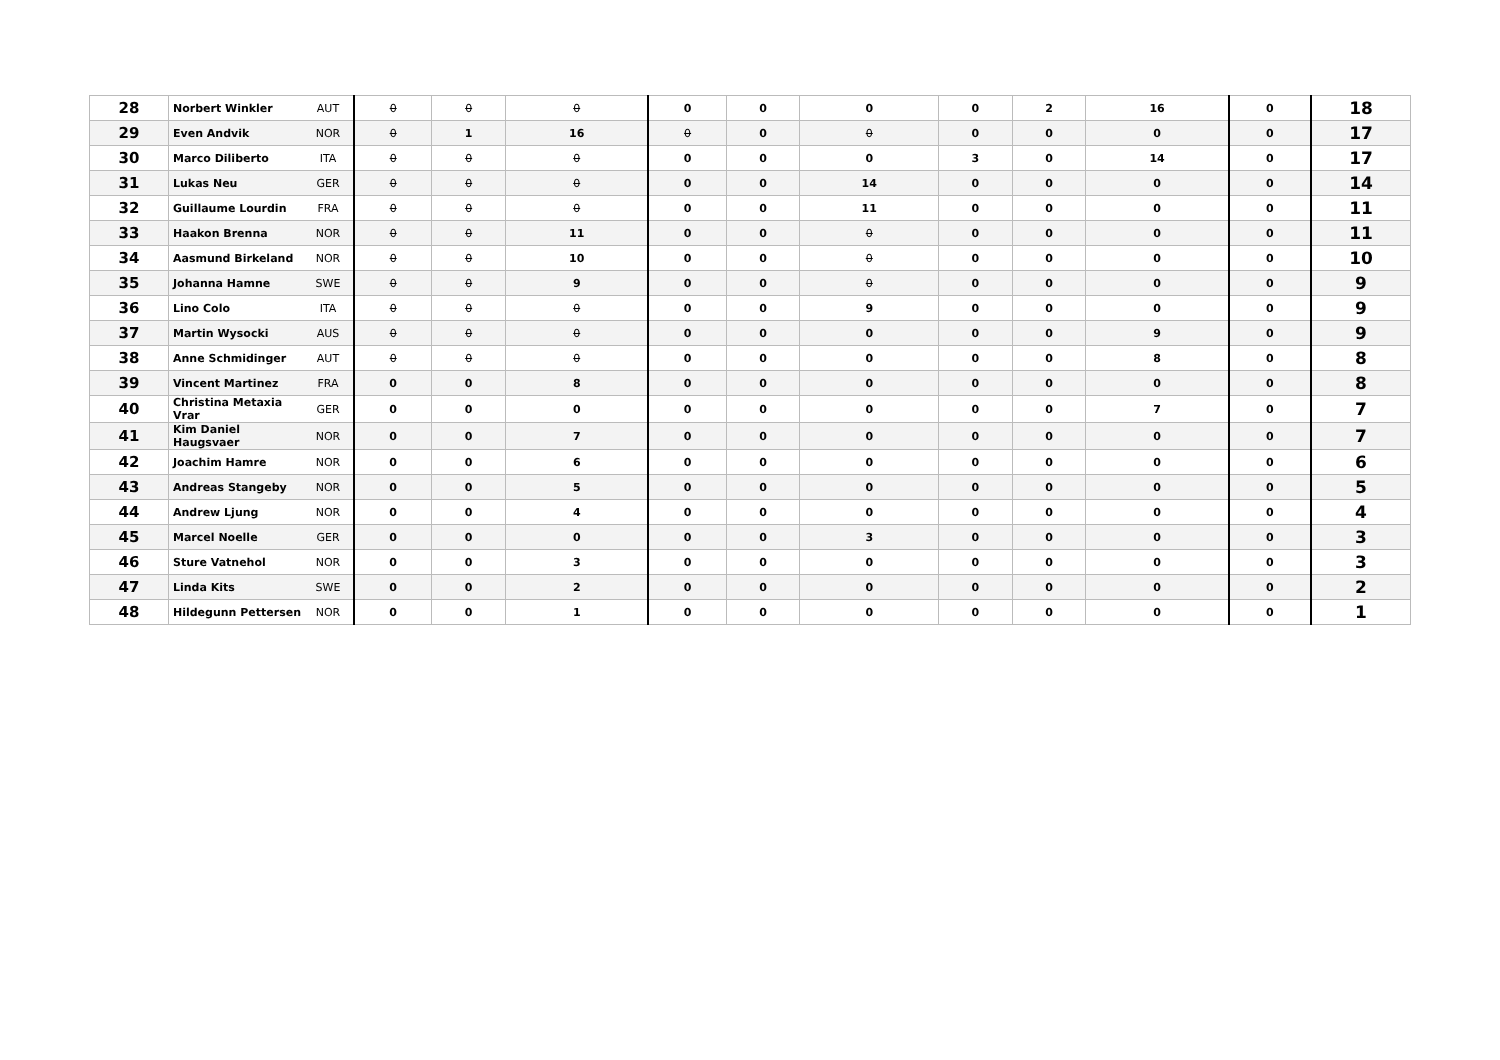| 28 | Norbert Winkler | AUT | 0 | 0 | 0 | 0 | 0 | 0 | 0 | 2 | 16 | 0 | 18 |
| 29 | Even Andvik | NOR | 0 | 1 | 16 | 0 | 0 | 0 | 0 | 0 | 0 | 0 | 17 |
| 30 | Marco Diliberto | ITA | 0 | 0 | 0 | 0 | 0 | 0 | 3 | 0 | 14 | 0 | 17 |
| 31 | Lukas Neu | GER | 0 | 0 | 0 | 0 | 0 | 14 | 0 | 0 | 0 | 0 | 14 |
| 32 | Guillaume Lourdin | FRA | 0 | 0 | 0 | 0 | 0 | 11 | 0 | 0 | 0 | 0 | 11 |
| 33 | Haakon Brenna | NOR | 0 | 0 | 11 | 0 | 0 | 0 | 0 | 0 | 0 | 0 | 11 |
| 34 | Aasmund Birkeland | NOR | 0 | 0 | 10 | 0 | 0 | 0 | 0 | 0 | 0 | 0 | 10 |
| 35 | Johanna Hamne | SWE | 0 | 0 | 9 | 0 | 0 | 0 | 0 | 0 | 0 | 0 | 9 |
| 36 | Lino Colo | ITA | 0 | 0 | 0 | 0 | 0 | 9 | 0 | 0 | 0 | 0 | 9 |
| 37 | Martin Wysocki | AUS | 0 | 0 | 0 | 0 | 0 | 0 | 0 | 0 | 9 | 0 | 9 |
| 38 | Anne Schmidinger | AUT | 0 | 0 | 0 | 0 | 0 | 0 | 0 | 0 | 8 | 0 | 8 |
| 39 | Vincent Martinez | FRA | 0 | 0 | 8 | 0 | 0 | 0 | 0 | 0 | 0 | 0 | 8 |
| 40 | Christina Metaxia Vrar | GER | 0 | 0 | 0 | 0 | 0 | 0 | 0 | 0 | 7 | 0 | 7 |
| 41 | Kim Daniel Haugsvaer | NOR | 0 | 0 | 7 | 0 | 0 | 0 | 0 | 0 | 0 | 0 | 7 |
| 42 | Joachim Hamre | NOR | 0 | 0 | 6 | 0 | 0 | 0 | 0 | 0 | 0 | 0 | 6 |
| 43 | Andreas Stangeby | NOR | 0 | 0 | 5 | 0 | 0 | 0 | 0 | 0 | 0 | 0 | 5 |
| 44 | Andrew Ljung | NOR | 0 | 0 | 4 | 0 | 0 | 0 | 0 | 0 | 0 | 0 | 4 |
| 45 | Marcel Noelle | GER | 0 | 0 | 0 | 0 | 0 | 3 | 0 | 0 | 0 | 0 | 3 |
| 46 | Sture Vatnehol | NOR | 0 | 0 | 3 | 0 | 0 | 0 | 0 | 0 | 0 | 0 | 3 |
| 47 | Linda Kits | SWE | 0 | 0 | 2 | 0 | 0 | 0 | 0 | 0 | 0 | 0 | 2 |
| 48 | Hildegunn Pettersen | NOR | 0 | 0 | 1 | 0 | 0 | 0 | 0 | 0 | 0 | 0 | 1 |